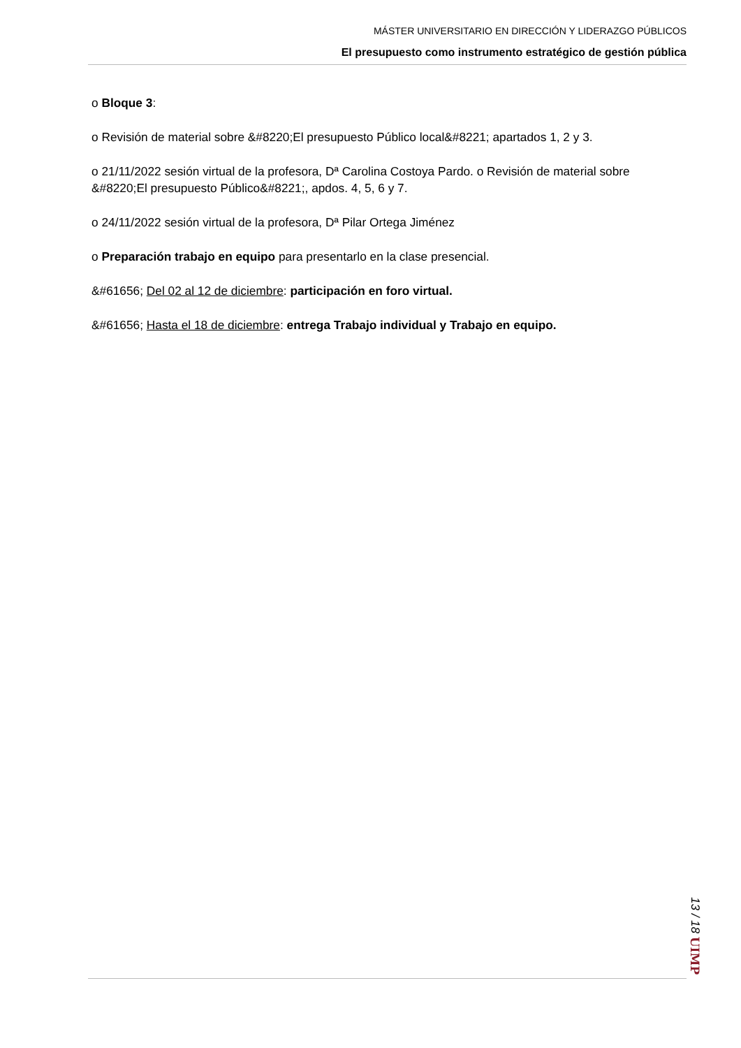MÁSTER UNIVERSITARIO EN DIRECCIÓN Y LIDERAZGO PÚBLICOS
El presupuesto como instrumento estratégico de gestión pública
o Bloque 3:
o Revisión de material sobre &#8220;El presupuesto Público local&#8221; apartados 1, 2 y 3.
o 21/11/2022 sesión virtual de la profesora, Dª Carolina Costoya Pardo. o Revisión de material sobre &#8220;El presupuesto Público&#8221;, apdos. 4, 5, 6 y 7.
o 24/11/2022 sesión virtual de la profesora, Dª Pilar Ortega Jiménez
o Preparación trabajo en equipo para presentarlo en la clase presencial.
&#61656; Del 02 al 12 de diciembre: participación en foro virtual.
&#61656; Hasta el 18 de diciembre: entrega Trabajo individual y Trabajo en equipo.
13 / 18 UIMP